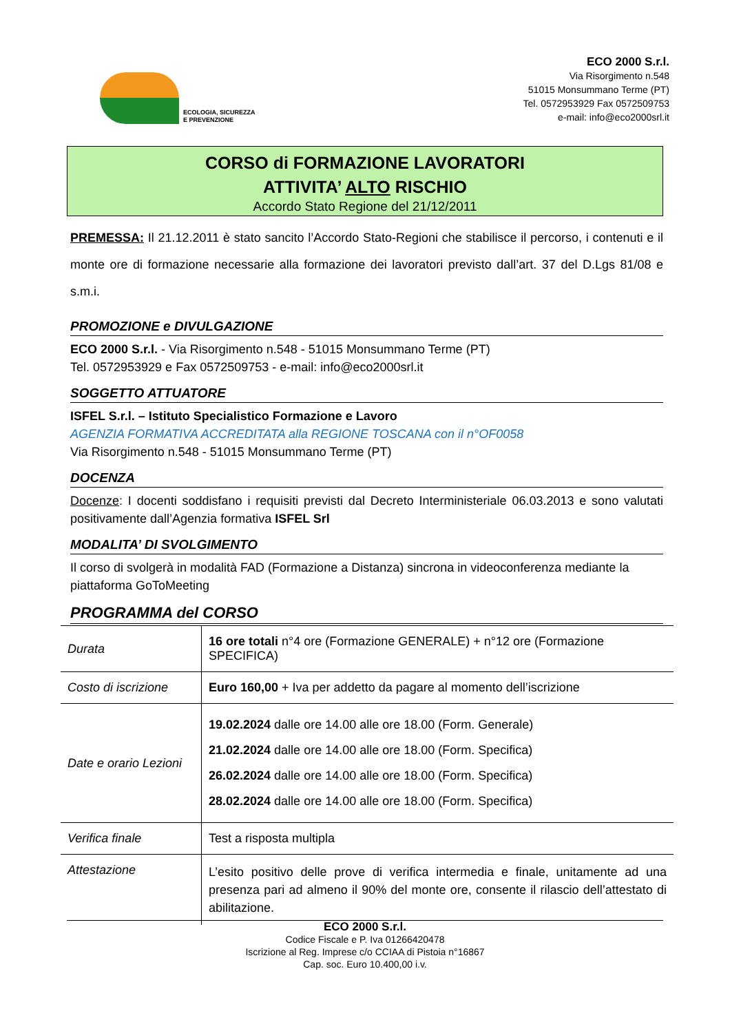ECOLOGIA, SICUREZZA
E PREVENZIONE
ECO 2000 S.r.l.
Via Risorgimento n.548
51015 Monsummano Terme (PT)
Tel. 0572953929 Fax 0572509753
e-mail: info@eco2000srl.it
CORSO di FORMAZIONE LAVORATORI
ATTIVITA’ ALTO RISCHIO
Accordo Stato Regione del 21/12/2011
PREMESSA: Il 21.12.2011 è stato sancito l’Accordo Stato-Regioni che stabilisce il percorso, i contenuti e il monte ore di formazione necessarie alla formazione dei lavoratori previsto dall’art. 37 del D.Lgs 81/08 e s.m.i.
PROMOZIONE e DIVULGAZIONE
ECO 2000 S.r.l. - Via Risorgimento n.548 - 51015 Monsummano Terme (PT)
Tel. 0572953929 e Fax 0572509753 - e-mail: info@eco2000srl.it
SOGGETTO ATTUATORE
ISFEL S.r.l. – Istituto Specialistico Formazione e Lavoro
AGENZIA FORMATIVA ACCREDITATA alla REGIONE TOSCANA con il n°OF0058
Via Risorgimento n.548 - 51015 Monsummano Terme (PT)
DOCENZA
Docenze: I docenti soddisfano i requisiti previsti dal Decreto Interministeriale 06.03.2013 e sono valutati positivamente dall’Agenzia formativa ISFEL Srl
MODALITA’ DI SVOLGIMENTO
Il corso di svolgerà in modalità FAD (Formazione a Distanza) sincrona in videoconferenza mediante la piattaforma GoToMeeting
PROGRAMMA del CORSO
| Durata | 16 ore totali n°4 ore (Formazione GENERALE) + n°12 ore (Formazione SPECIFICA) |
| Costo di iscrizione | Euro 160,00 + Iva per addetto da pagare al momento dell’iscrizione |
| Date e orario Lezioni | 19.02.2024 dalle ore 14.00 alle ore 18.00 (Form. Generale) 21.02.2024 dalle ore 14.00 alle ore 18.00 (Form. Specifica) 26.02.2024 dalle ore 14.00 alle ore 18.00 (Form. Specifica) 28.02.2024 dalle ore 14.00 alle ore 18.00 (Form. Specifica) |
| Verifica finale | Test a risposta multipla |
| Attestazione | L’esito positivo delle prove di verifica intermedia e finale, unitamente ad una presenza pari ad almeno il 90% del monte ore, consente il rilascio dell’attestato di abilitazione. |
ECO 2000 S.r.l.
Codice Fiscale e P. Iva 01266420478
Iscrizione al Reg. Imprese c/o CCIAA di Pistoia n°16867
Cap. soc. Euro 10.400,00 i.v.